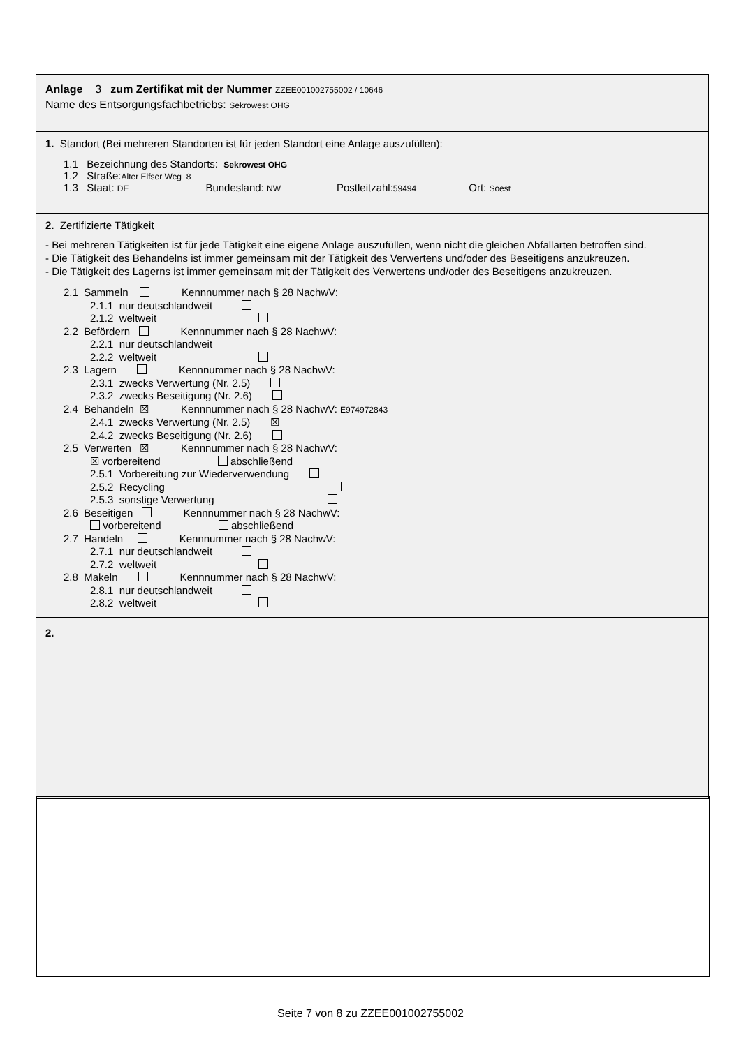Anlage 3 zum Zertifikat mit der Nummer ZZEE001002755002 / 10646
Name des Entsorgungsfachbetriebs: Sekrowest OHG
1. Standort (Bei mehreren Standorten ist für jeden Standort eine Anlage auszufüllen):
1.1 Bezeichnung des Standorts: Sekrowest OHG
1.2 Straße:Alter Elfser Weg 8
1.3 Staat: DE Bundesland: NW Postleitzahl:59494 Ort: Soest
2. Zertifizierte Tätigkeit
- Bei mehreren Tätigkeiten ist für jede Tätigkeit eine eigene Anlage auszufüllen, wenn nicht die gleichen Abfallarten betroffen sind.
- Die Tätigkeit des Behandelns ist immer gemeinsam mit der Tätigkeit des Verwertens und/oder des Beseitigens anzukreuzen.
- Die Tätigkeit des Lagerns ist immer gemeinsam mit der Tätigkeit des Verwertens und/oder des Beseitigens anzukreuzen.
2.1 Sammeln Kennnummer nach § 28 NachwV:
2.1.1 nur deutschlandweit
2.1.2 weltweit
2.2 Befördern Kennnummer nach § 28 NachwV:
2.2.1 nur deutschlandweit
2.2.2 weltweit
2.3 Lagern Kennnummer nach § 28 NachwV:
2.3.1 zwecks Verwertung (Nr. 2.5)
2.3.2 zwecks Beseitigung (Nr. 2.6)
2.4 Behandeln ☒ Kennnummer nach § 28 NachwV: E974972843
2.4.1 zwecks Verwertung (Nr. 2.5) ☒
2.4.2 zwecks Beseitigung (Nr. 2.6)
2.5 Verwerten ☒ Kennnummer nach § 28 NachwV:
☒ vorbereitend abschließend
2.5.1 Vorbereitung zur Wiederverwendung
2.5.2 Recycling
2.5.3 sonstige Verwertung
2.6 Beseitigen Kennnummer nach § 28 NachwV:
vorbereitend abschließend
2.7 Handeln Kennnummer nach § 28 NachwV:
2.7.1 nur deutschlandweit
2.7.2 weltweit
2.8 Makeln Kennnummer nach § 28 NachwV:
2.8.1 nur deutschlandweit
2.8.2 weltweit
2.
Seite 7 von 8 zu ZZEE001002755002